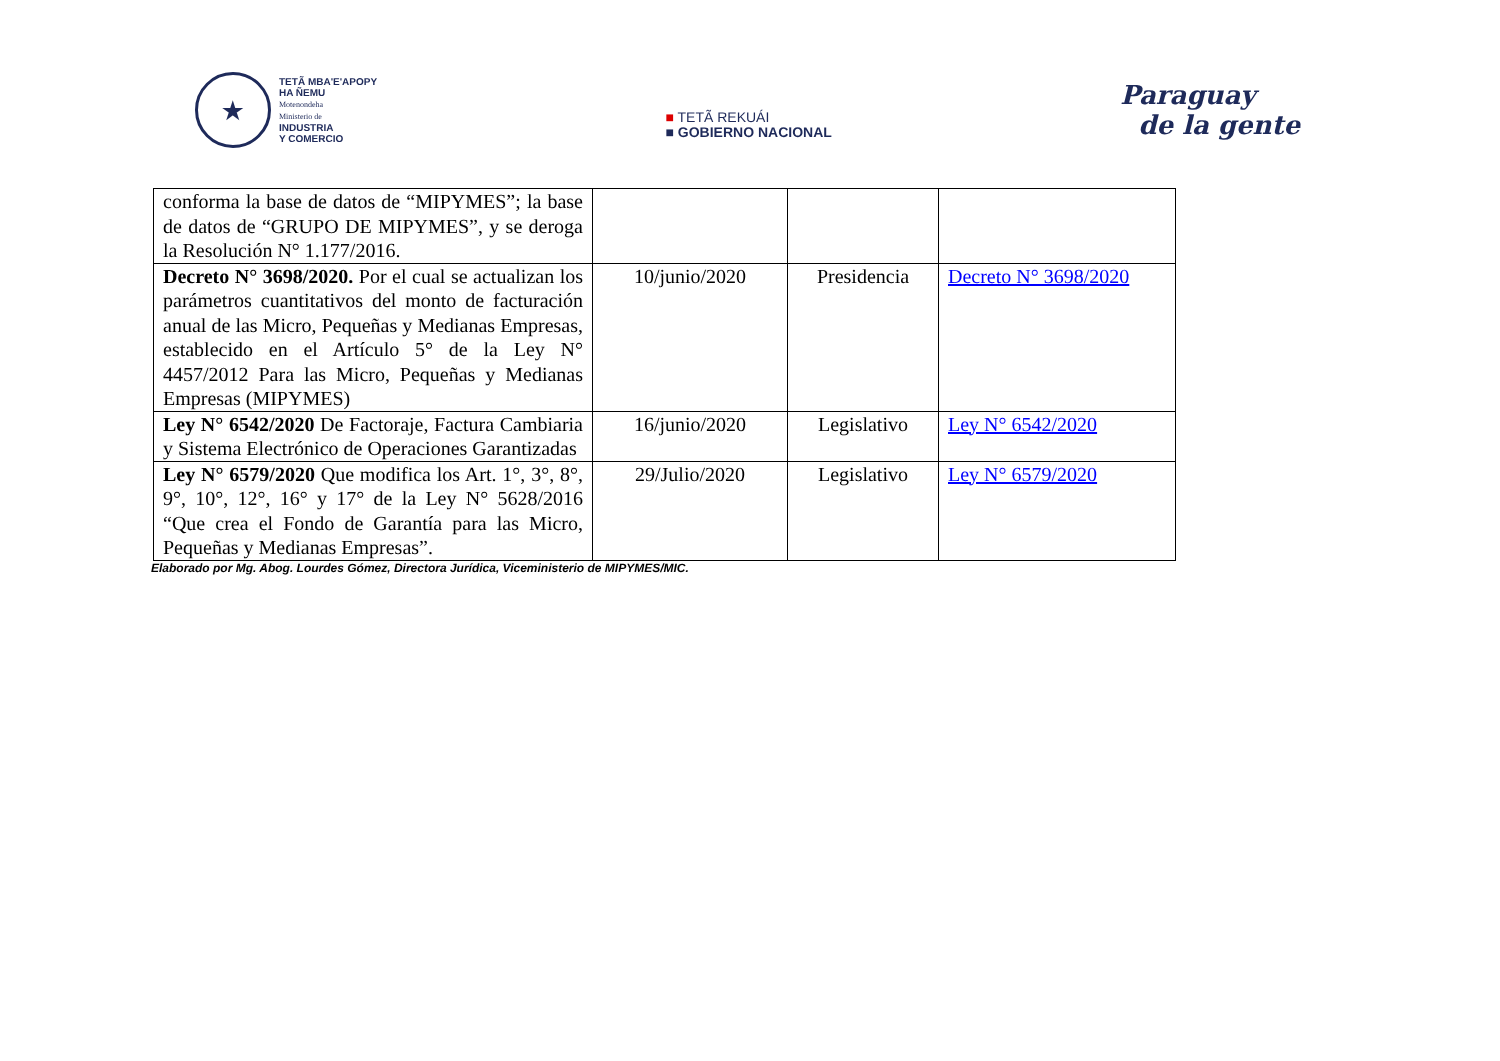★
TETÃ MBA'E'APOPY
HA ÑEMU
Motenondeha
Ministerio de
INDUSTRIA
Y COMERCIO
■ TETÃ REKUÁI
■ GOBIERNO NACIONAL
Paraguay
de la gente
| conforma la base de datos de “MIPYMES”; la base de datos de “GRUPO DE MIPYMES”, y se deroga la Resolución N° 1.177/2016. | | | |
| Decreto N° 3698/2020. Por el cual se actualizan los parámetros cuantitativos del monto de facturación anual de las Micro, Pequeñas y Medianas Empresas, establecido en el Artículo 5° de la Ley N° 4457/2012 Para las Micro, Pequeñas y Medianas Empresas (MIPYMES) | 10/junio/2020 | Presidencia | Decreto N° 3698/2020 |
| Ley N° 6542/2020 De Factoraje, Factura Cambiaria y Sistema Electrónico de Operaciones Garantizadas | 16/junio/2020 | Legislativo | Ley N° 6542/2020 |
| Ley N° 6579/2020 Que modifica los Art. 1°, 3°, 8°, 9°, 10°, 12°, 16° y 17° de la Ley N° 5628/2016 “Que crea el Fondo de Garantía para las Micro, Pequeñas y Medianas Empresas”. | 29/Julio/2020 | Legislativo | Ley N° 6579/2020 |
Elaborado por Mg. Abog. Lourdes Gómez, Directora Jurídica, Viceministerio de MIPYMES/MIC.